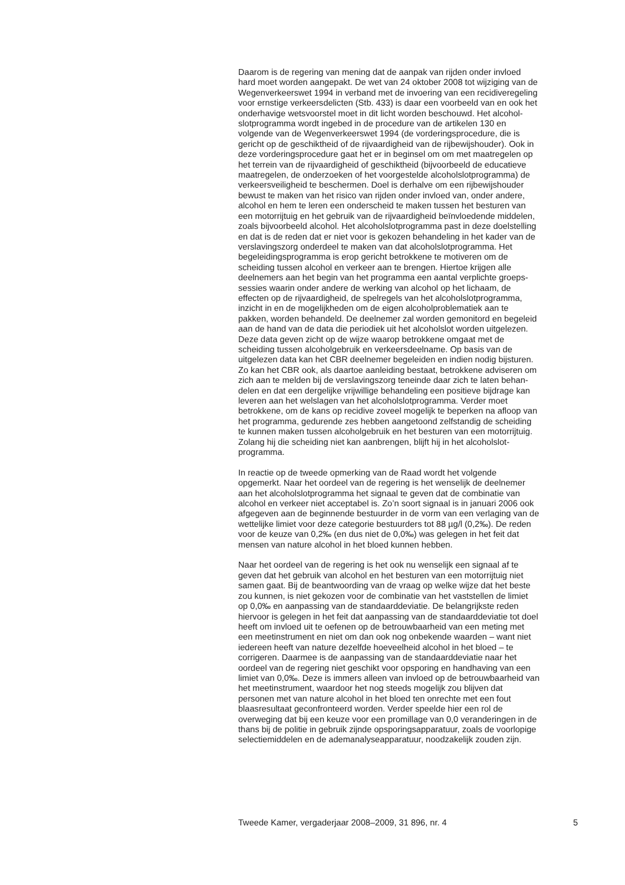Daarom is de regering van mening dat de aanpak van rijden onder invloed hard moet worden aangepakt. De wet van 24 oktober 2008 tot wijziging van de Wegenverkeerswet 1994 in verband met de invoering van een recidiveregeling voor ernstige verkeersdelicten (Stb. 433) is daar een voorbeeld van en ook het onderhavige wetsvoorstel moet in dit licht worden beschouwd. Het alcohol- slotprogramma wordt ingebed in de procedure van de artikelen 130 en volgende van de Wegenverkeerswet 1994 (de vorderingsprocedure, die is gericht op de geschiktheid of de rijvaardigheid van de rijbewijshouder). Ook in deze vorderingsprocedure gaat het er in beginsel om om met maatregelen op het terrein van de rijvaardigheid of geschiktheid (bijvoorbeeld de educatieve maatregelen, de onderzoeken of het voorgestelde alcoholslotprogramma) de verkeersveiligheid te beschermen. Doel is derhalve om een rijbewijshouder bewust te maken van het risico van rijden onder invloed van, onder andere, alcohol en hem te leren een onderscheid te maken tussen het besturen van een motorrijtuig en het gebruik van de rijvaardigheid beïnvloedende middelen, zoals bijvoorbeeld alcohol. Het alcoholslotprogramma past in deze doelstelling en dat is de reden dat er niet voor is gekozen behandeling in het kader van de verslavingszorg onderdeel te maken van dat alcoholslotprogramma. Het begeleidingsprogramma is erop gericht betrokkene te motiveren om de scheiding tussen alcohol en verkeer aan te brengen. Hiertoe krijgen alle deelnemers aan het begin van het programma een aantal verplichte groeps- sessies waarin onder andere de werking van alcohol op het lichaam, de effecten op de rijvaardigheid, de spelregels van het alcoholslotprogramma, inzicht in en de mogelijkheden om de eigen alcoholproblematiek aan te pakken, worden behandeld. De deelnemer zal worden gemonitord en begeleid aan de hand van de data die periodiek uit het alcoholslot worden uitgelezen. Deze data geven zicht op de wijze waarop betrokkene omgaat met de scheiding tussen alcoholgebruik en verkeersdeelname. Op basis van de uitgelezen data kan het CBR deelnemer begeleiden en indien nodig bijsturen. Zo kan het CBR ook, als daartoe aanleiding bestaat, betrokkene adviseren om zich aan te melden bij de verslavingszorg teneinde daar zich te laten behan- delen en dat een dergelijke vrijwillige behandeling een positieve bijdrage kan leveren aan het welslagen van het alcoholslotprogramma. Verder moet betrokkene, om de kans op recidive zoveel mogelijk te beperken na afloop van het programma, gedurende zes hebben aangetoond zelfstandig de scheiding te kunnen maken tussen alcoholgebruik en het besturen van een motorrijtuig. Zolang hij die scheiding niet kan aanbrengen, blijft hij in het alcoholslot- programma.
In reactie op de tweede opmerking van de Raad wordt het volgende opgemerkt. Naar het oordeel van de regering is het wenselijk de deelnemer aan het alcoholslotprogramma het signaal te geven dat de combinatie van alcohol en verkeer niet acceptabel is. Zo’n soort signaal is in januari 2006 ook afgegeven aan de beginnende bestuurder in de vorm van een verlaging van de wettelijke limiet voor deze categorie bestuurders tot 88 µg/l (0,2‰). De reden voor de keuze van 0,2‰ (en dus niet de 0,0‰) was gelegen in het feit dat mensen van nature alcohol in het bloed kunnen hebben.
Naar het oordeel van de regering is het ook nu wenselijk een signaal af te geven dat het gebruik van alcohol en het besturen van een motorrijtuig niet samen gaat. Bij de beantwoording van de vraag op welke wijze dat het beste zou kunnen, is niet gekozen voor de combinatie van het vaststellen de limiet op 0,0‰ en aanpassing van de standaarddeviatie. De belangrijkste reden hiervoor is gelegen in het feit dat aanpassing van de standaarddeviatie tot doel heeft om invloed uit te oefenen op de betrouwbaarheid van een meting met een meetinstrument en niet om dan ook nog onbekende waarden – want niet iedereen heeft van nature dezelfde hoeveelheid alcohol in het bloed – te corrigeren. Daarmee is de aanpassing van de standaarddeviatie naar het oordeel van de regering niet geschikt voor opsporing en handhaving van een limiet van 0,0‰. Deze is immers alleen van invloed op de betrouwbaarheid van het meetinstrument, waardoor het nog steeds mogelijk zou blijven dat personen met van nature alcohol in het bloed ten onrechte met een fout blaasresultaat geconfronteerd worden. Verder speelde hier een rol de overweging dat bij een keuze voor een promillage van 0,0 veranderingen in de thans bij de politie in gebruik zijnde opsporingsapparatuur, zoals de voorlopige selectiemiddelen en de ademanalyseapparatuur, noodzakelijk zouden zijn.
Tweede Kamer, vergaderjaar 2008–2009, 31 896, nr. 4 5